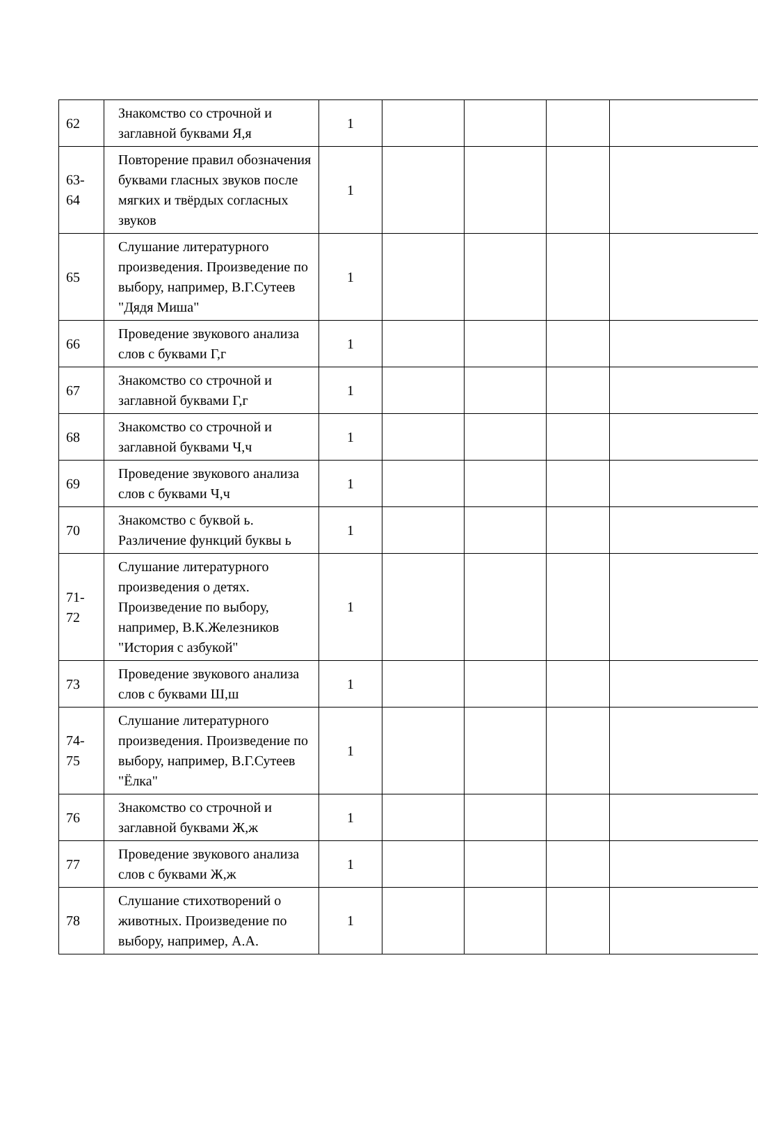| 62 | Знакомство со строчной и заглавной буквами Я,я | 1 | | | | |
| 63- 64 | Повторение правил обозначения буквами гласных звуков после мягких и твёрдых согласных звуков | 1 | | | | |
| 65 | Слушание литературного произведения. Произведение по выбору, например, В.Г.Сутеев "Дядя Миша" | 1 | | | | |
| 66 | Проведение звукового анализа слов с буквами Г,г | 1 | | | | |
| 67 | Знакомство со строчной и заглавной буквами Г,г | 1 | | | | |
| 68 | Знакомство со строчной и заглавной буквами Ч,ч | 1 | | | | |
| 69 | Проведение звукового анализа слов с буквами Ч,ч | 1 | | | | |
| 70 | Знакомство с буквой ь. Различение функций буквы ь | 1 | | | | |
| 71- 72 | Слушание литературного произведения о детях. Произведение по выбору, например, В.К.Железников "История с азбукой" | 1 | | | | |
| 73 | Проведение звукового анализа слов с буквами Ш,ш | 1 | | | | |
| 74- 75 | Слушание литературного произведения. Произведение по выбору, например, В.Г.Сутеев "Ёлка" | 1 | | | | |
| 76 | Знакомство со строчной и заглавной буквами Ж,ж | 1 | | | | |
| 77 | Проведение звукового анализа слов с буквами Ж,ж | 1 | | | | |
| 78 | Слушание стихотворений о животных. Произведение по выбору, например, А.А. | 1 | | | | |